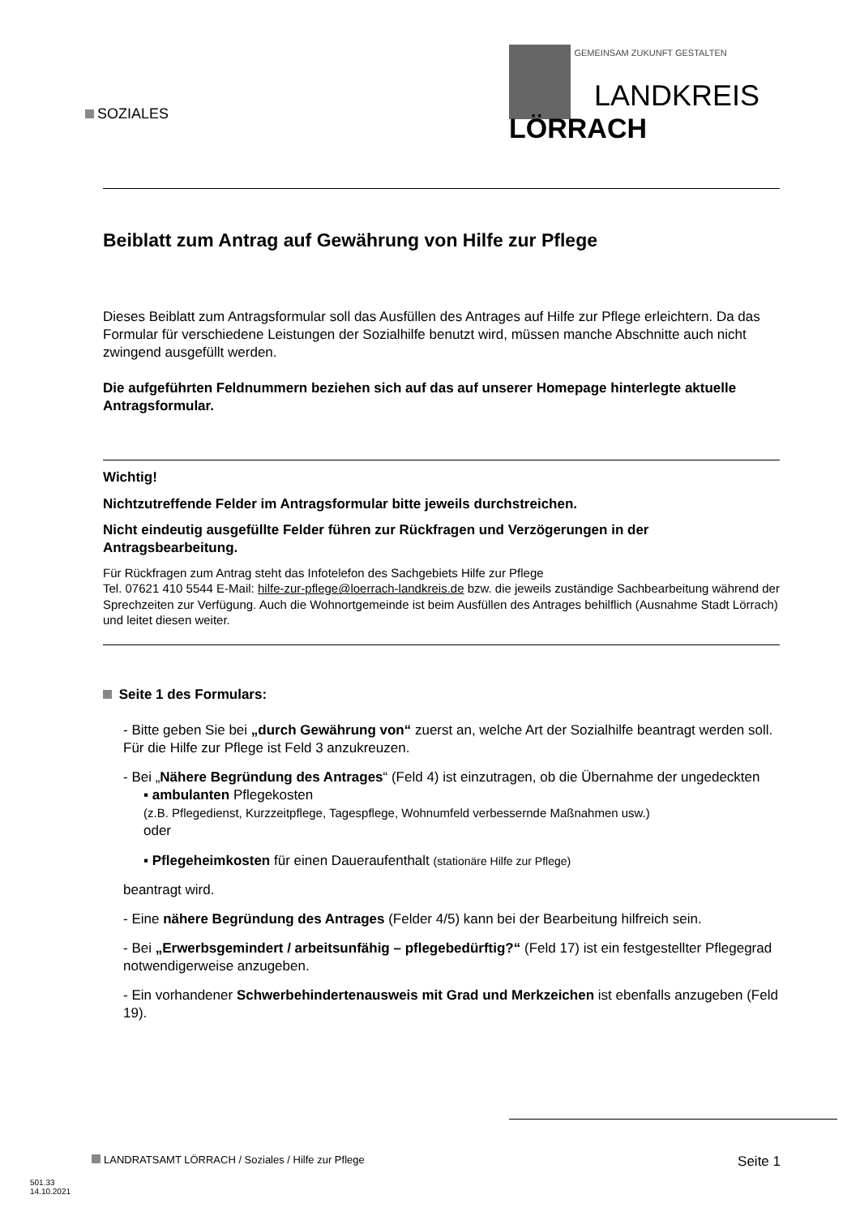GEMEINSAM ZUKUNFT GESTALTEN
LANDKREIS
LÖRRACH
SOZIALES
Beiblatt zum Antrag auf Gewährung von Hilfe zur Pflege
Dieses Beiblatt zum Antragsformular soll das Ausfüllen des Antrages auf Hilfe zur Pflege erleichtern. Da das Formular für verschiedene Leistungen der Sozialhilfe benutzt wird, müssen manche Abschnitte auch nicht zwingend ausgefüllt werden.
Die aufgeführten Feldnummern beziehen sich auf das auf unserer Homepage hinterlegte aktuelle Antragsformular.
Wichtig!
Nichtzutreffende Felder im Antragsformular bitte jeweils durchstreichen.
Nicht eindeutig ausgefüllte Felder führen zur Rückfragen und Verzögerungen in der Antragsbearbeitung.
Für Rückfragen zum Antrag steht das Infotelefon des Sachgebiets Hilfe zur Pflege
Tel. 07621 410 5544 E-Mail: hilfe-zur-pflege@loerrach-landkreis.de bzw. die jeweils zuständige Sachbearbeitung während der Sprechzeiten zur Verfügung. Auch die Wohnortgemeinde ist beim Ausfüllen des Antrages behilflich (Ausnahme Stadt Lörrach) und leitet diesen weiter.
Seite 1 des Formulars:
- Bitte geben Sie bei „durch Gewährung von“ zuerst an, welche Art der Sozialhilfe beantragt werden soll. Für die Hilfe zur Pflege ist Feld 3 anzukreuzen.
- Bei „Nähere Begründung des Antrages“ (Feld 4) ist einzutragen, ob die Übernahme der ungedeckten
▪ ambulanten Pflegekosten
(z.B. Pflegedienst, Kurzzeitpflege, Tagespflege, Wohnumfeld verbessernde Maßnahmen usw.)
oder
▪ Pflegeheimkosten für einen Daueraufenthalt (stationäre Hilfe zur Pflege)
beantragt wird.
- Eine nähere Begründung des Antrages (Felder 4/5) kann bei der Bearbeitung hilfreich sein.
- Bei „Erwerbsgemindert / arbeitsunfähig – pflegebedürftig?“ (Feld 17) ist ein festgestellter Pflegegrad notwendigerweise anzugeben.
- Ein vorhandener Schwerbehindertenausweis mit Grad und Merkzeichen ist ebenfalls anzugeben (Feld 19).
LANDRATSAMT LÖRRACH / Soziales / Hilfe zur Pflege Seite 1
501.33
14.10.2021